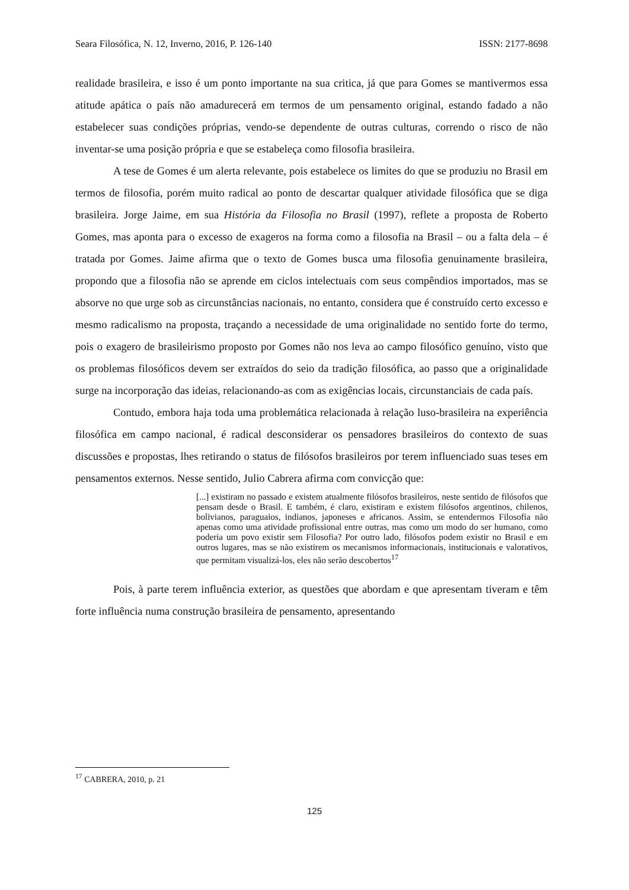Seara Filosófica, N. 12, Inverno, 2016, P. 126-140 ISSN: 2177-8698
realidade brasileira, e isso é um ponto importante na sua critica, já que para Gomes se mantivermos essa atitude apática o país não amadurecerá em termos de um pensamento original, estando fadado a não estabelecer suas condições próprias, vendo-se dependente de outras culturas, correndo o risco de não inventar-se uma posição própria e que se estabeleça como filosofia brasileira.
A tese de Gomes é um alerta relevante, pois estabelece os limites do que se produziu no Brasil em termos de filosofia, porém muito radical ao ponto de descartar qualquer atividade filosófica que se diga brasileira. Jorge Jaime, em sua História da Filosofia no Brasil (1997), reflete a proposta de Roberto Gomes, mas aponta para o excesso de exageros na forma como a filosofia na Brasil – ou a falta dela – é tratada por Gomes. Jaime afirma que o texto de Gomes busca uma filosofia genuinamente brasileira, propondo que a filosofia não se aprende em ciclos intelectuais com seus compêndios importados, mas se absorve no que urge sob as circunstâncias nacionais, no entanto, considera que é construído certo excesso e mesmo radicalismo na proposta, traçando a necessidade de uma originalidade no sentido forte do termo, pois o exagero de brasileirismo proposto por Gomes não nos leva ao campo filosófico genuíno, visto que os problemas filosóficos devem ser extraídos do seio da tradição filosófica, ao passo que a originalidade surge na incorporação das ideias, relacionando-as com as exigências locais, circunstanciais de cada país.
Contudo, embora haja toda uma problemática relacionada à relação luso-brasileira na experiência filosófica em campo nacional, é radical desconsiderar os pensadores brasileiros do contexto de suas discussões e propostas, lhes retirando o status de filósofos brasileiros por terem influenciado suas teses em pensamentos externos. Nesse sentido, Julio Cabrera afirma com convicção que:
[...] existiram no passado e existem atualmente filósofos brasileiros, neste sentido de filósofos que pensam desde o Brasil. E também, é claro, existiram e existem filósofos argentinos, chilenos, bolivianos, paraguaios, indianos, japoneses e africanos. Assim, se entendermos Filosofia não apenas como uma atividade profissional entre outras, mas como um modo do ser humano, como poderia um povo existir sem Filosofia? Por outro lado, filósofos podem existir no Brasil e em outros lugares, mas se não existirem os mecanismos informacionais, institucionais e valorativos, que permitam visualizá-los, eles não serão descobertos<sup>17</sup>
Pois, à parte terem influência exterior, as questões que abordam e que apresentam tiveram e têm forte influência numa construção brasileira de pensamento, apresentando
<sup>17</sup> CABRERA, 2010, p. 21
125